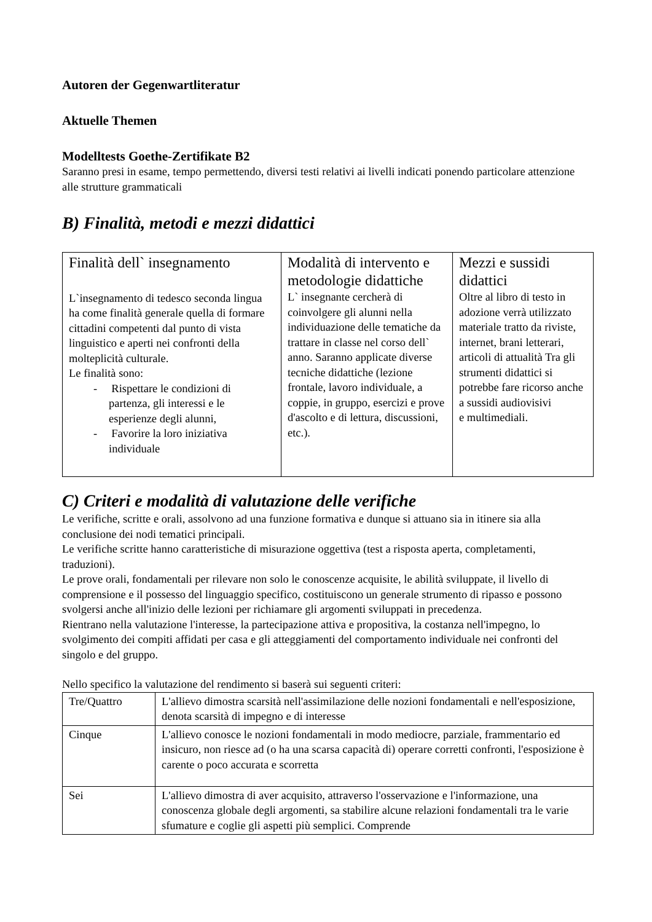Autoren der Gegenwartliteratur
Aktuelle Themen
Modelltests Goethe-Zertifikate B2
Saranno presi in esame, tempo permettendo, diversi testi relativi ai livelli indicati ponendo particolare attenzione alle strutture grammaticali
B) Finalità, metodi e mezzi didattici
| Finalità dell` insegnamento L`insegnamento di tedesco seconda lingua ha come finalità generale quella di formare cittadini competenti dal punto di vista linguistico e aperti nei confronti della molteplicità culturale. Le finalità sono: - Rispettare le condizioni di partenza, gli interessi e le esperienze degli alunni, - Favorire la loro iniziativa individuale | Modalità di intervento e metodologie didattiche L` insegnante cercherà di coinvolgere gli alunni nella individuazione delle tematiche da trattare in classe nel corso dell` anno. Saranno applicate diverse tecniche didattiche (lezione frontale, lavoro individuale, a coppie, in gruppo, esercizi e prove d'ascolto e di lettura, discussioni, etc.). | Mezzi e sussidi didattici Oltre al libro di testo in adozione verrà utilizzato materiale tratto da riviste, internet, brani letterari, articoli di attualità Tra gli strumenti didattici si potrebbe fare ricorso anche a sussidi audiovisivi e multimediali. |
C) Criteri e modalità di valutazione delle verifiche
Le verifiche, scritte e orali, assolvono ad una funzione formativa e dunque si attuano sia in itinere sia alla conclusione dei nodi tematici principali.
Le verifiche scritte hanno caratteristiche di misurazione oggettiva (test a risposta aperta, completamenti, traduzioni).
Le prove orali, fondamentali per rilevare non solo le conoscenze acquisite, le abilità sviluppate, il livello di comprensione e il possesso del linguaggio specifico, costituiscono un generale strumento di ripasso e possono svolgersi anche all'inizio delle lezioni per richiamare gli argomenti sviluppati in precedenza.
Rientrano nella valutazione l'interesse, la partecipazione attiva e propositiva, la costanza nell'impegno, lo svolgimento dei compiti affidati per casa e gli atteggiamenti del comportamento individuale nei confronti del singolo e del gruppo.
Nello specifico la valutazione del rendimento si baserà sui seguenti criteri:
| Tre/Quattro | L'allievo dimostra scarsità nell'assimilazione delle nozioni fondamentali e nell'esposizione, denota scarsità di impegno e di interesse |
| Cinque | L'allievo conosce le nozioni fondamentali in modo mediocre, parziale, frammentario ed insicuro, non riesce ad (o ha una scarsa capacità di) operare corretti confronti, l'esposizione è carente o poco accurata e scorretta |
| Sei | L'allievo dimostra di aver acquisito, attraverso l'osservazione e l'informazione, una conoscenza globale degli argomenti, sa stabilire alcune relazioni fondamentali tra le varie sfumature e coglie gli aspetti più semplici. Comprende |